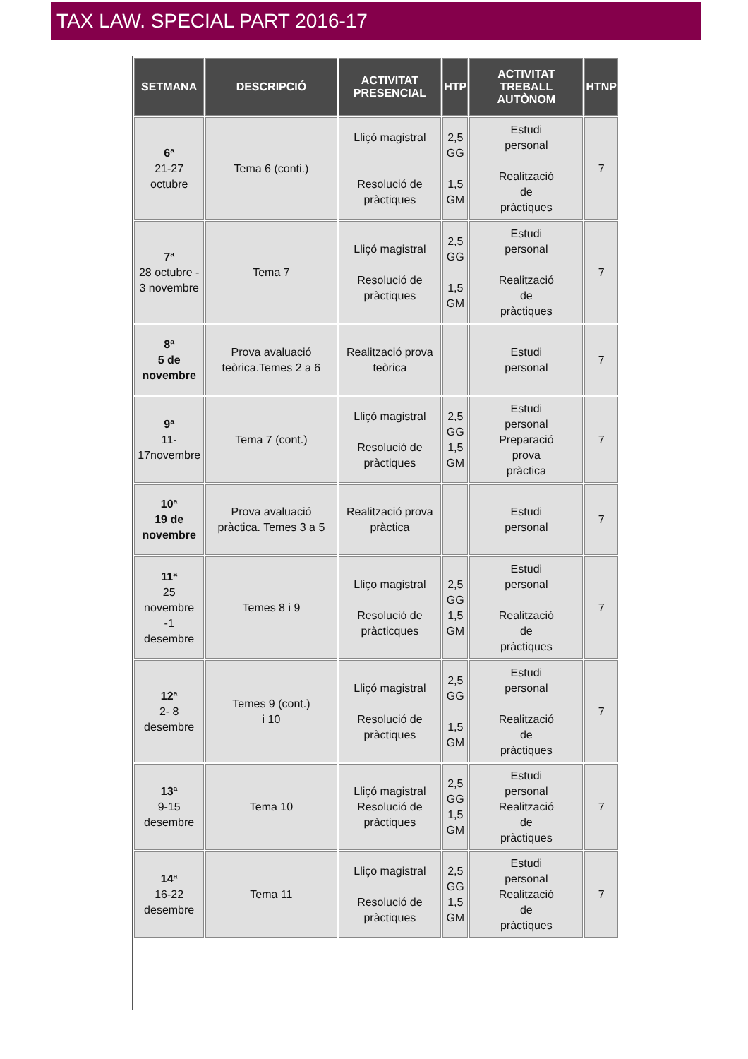TAX LAW. SPECIAL PART 2016-17
| SETMANA | DESCRIPCIÓ | ACTIVITAT PRESENCIAL | HTP | ACTIVITAT TREBALL AUTÒNOM | HTNP |
| --- | --- | --- | --- | --- | --- |
| 6ª 21-27 octubre | Tema 6 (conti.) | Lliçó magistral Resolució de pràctiques | 2,5 GG 1,5 GM | Estudi personal Realització de pràctiques | 7 |
| 7ª 28 octubre - 3 novembre | Tema 7 | Lliçó magistral Resolució de pràctiques | 2,5 GG 1,5 GM | Estudi personal Realització de pràctiques | 7 |
| 8ª 5 de novembre | Prova avaluació teòrica.Temes 2 a 6 | Realització prova teòrica | | Estudi personal | 7 |
| 9ª 11- 17novembre | Tema 7 (cont.) | Lliçó magistral Resolució de pràctiques | 2,5 GG 1,5 GM | Estudi personal Preparació prova pràctica | 7 |
| 10ª 19 de novembre | Prova avaluació pràctica. Temes 3 a 5 | Realització prova pràctica | | Estudi personal | 7 |
| 11ª 25 novembre -1 desembre | Temes 8 i 9 | Lliço magistral Resolució de pràcticques | 2,5 GG 1,5 GM | Estudi personal Realització de pràctiques | 7 |
| 12ª 2- 8 desembre | Temes 9 (cont.) i 10 | Lliçó magistral Resolució de pràctiques | 2,5 GG 1,5 GM | Estudi personal Realització de pràctiques | 7 |
| 13ª 9-15 desembre | Tema 10 | Lliçó magistral Resolució de pràctiques | 2,5 GG 1,5 GM | Estudi personal Realització de pràctiques | 7 |
| 14ª 16-22 desembre | Tema 11 | Lliço magistral Resolució de pràctiques | 2,5 GG 1,5 GM | Estudi personal Realització de pràctiques | 7 |